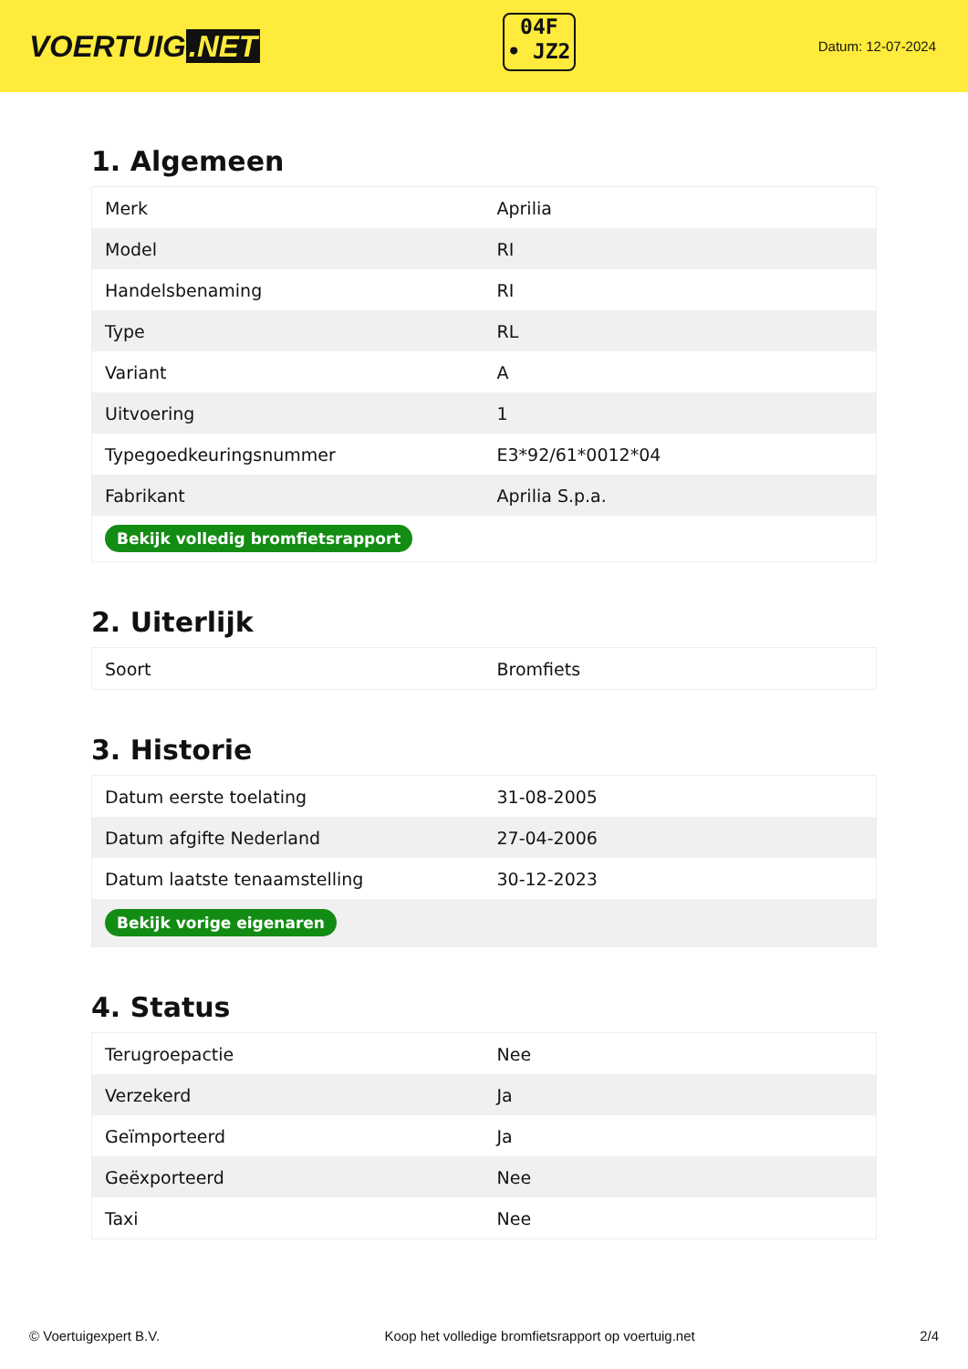VOERTUIG.NET
04F
• JZ2
Datum: 12-07-2024
1. Algemeen
| Merk | Aprilia |
| Model | RI |
| Handelsbenaming | RI |
| Type | RL |
| Variant | A |
| Uitvoering | 1 |
| Typegoedkeuringsnummer | E3*92/61*0012*04 |
| Fabrikant | Aprilia S.p.a. |
| Bekijk volledig bromfietsrapport | |
2. Uiterlijk
| Soort | Bromfiets |
3. Historie
| Datum eerste toelating | 31-08-2005 |
| Datum afgifte Nederland | 27-04-2006 |
| Datum laatste tenaamstelling | 30-12-2023 |
| Bekijk vorige eigenaren | |
4. Status
| Terugroepactie | Nee |
| Verzekerd | Ja |
| Geïmporteerd | Ja |
| Geëxporteerd | Nee |
| Taxi | Nee |
© Voertuigexpert B.V. Koop het volledige bromfietsrapport op voertuig.net 2/4